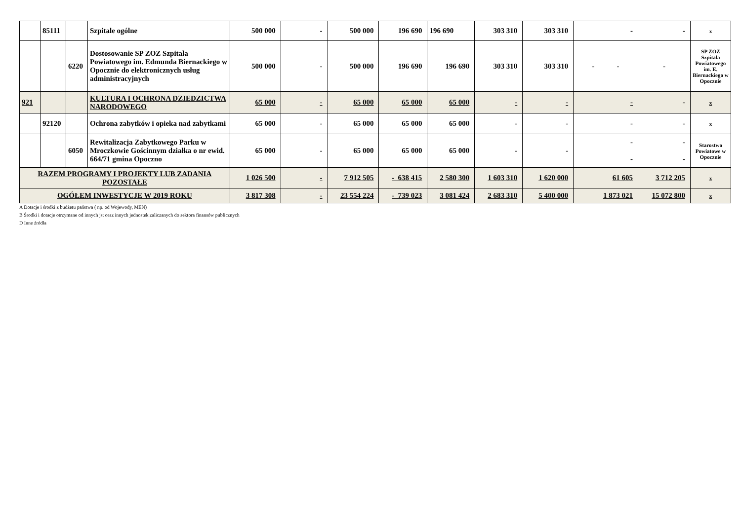| | 85111 | | Szpitale ogólne | 500 000 | - | 500 000 | 196 690 | 196 690 | 303 310 | 303 310 | - | - | x |
| | | 6220 | Dostosowanie SP ZOZ Szpitala Powiatowego im. Edmunda Biernackiego w Opocznie do elektronicznych usług administracyjnych | 500 000 | - | 500 000 | 196 690 | 196 690 | 303 310 | 303 310 | - - | - | SP ZOZ Szpitala Powiatowego im. E. Biernackiego w Opocznie |
| 921 | | | KULTURA I OCHRONA DZIEDZICTWA NARODOWEGO | 65 000 | - | 65 000 | 65 000 | 65 000 | - | - | - | - | x |
| | 92120 | | Ochrona zabytków i opieka nad zabytkami | 65 000 | - | 65 000 | 65 000 | 65 000 | - | - | - | - | x |
| | | 6050 | Rewitalizacja Zabytkowego Parku w Mroczkowie Gościnnym działka o nr ewid. 664/71 gmina Opoczno | 65 000 | - | 65 000 | 65 000 | 65 000 | - | - | - - | - - | Starostwo Powiatowe w Opocznie |
| RAZEM PROGRAMY I PROJEKTY LUB ZADANIA POZOSTAŁE | | | | 1 026 500 | - | 7 912 505 | - 638 415 | 2 580 300 | 1 603 310 | 1 620 000 | 61 605 | 3 712 205 | x |
| OGÓŁEM INWESTYCJE W 2019 ROKU | | | | 3 817 308 | - | 23 554 224 | - 739 023 | 3 081 424 | 2 683 310 | 5 400 000 | 1 873 021 | 15 072 800 | x |
A Dotacje i środki z budżetu państwa ( np. od Wojewody, MEN)
B Środki i dotacje otrzymane od innych jst oraz innych jednostek zaliczanych do sektora finansów publicznych
D Inne źródła